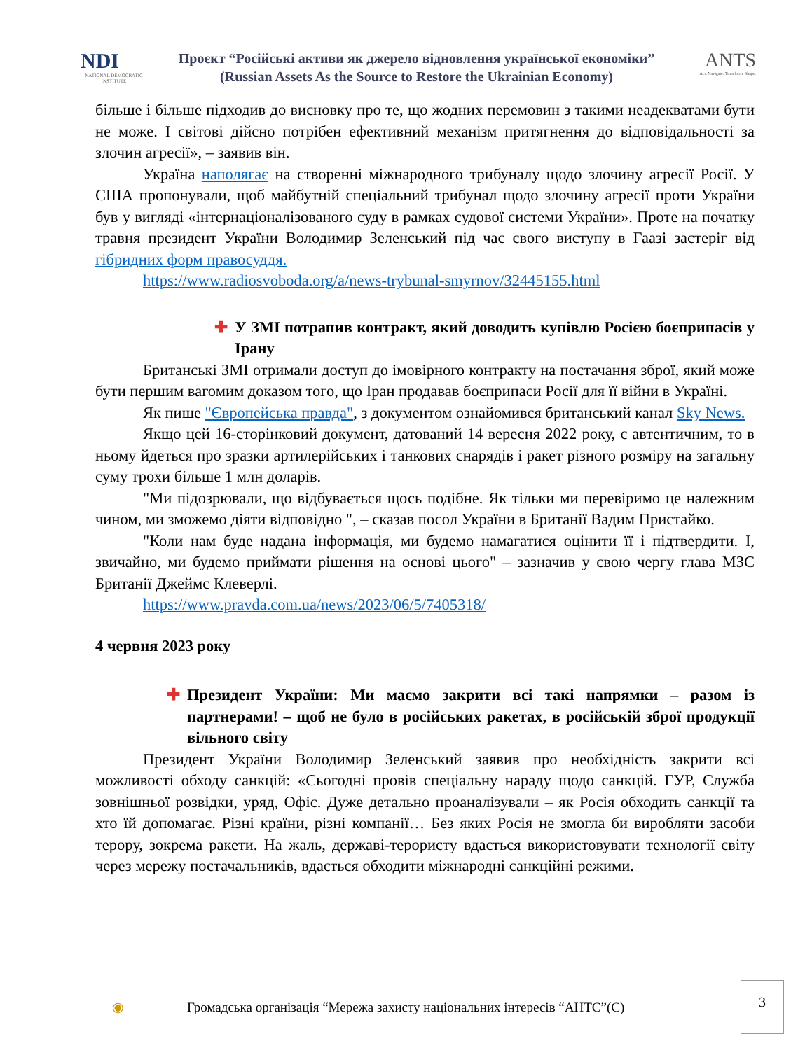NDI
NATIONAL DEMOCRATIC INSTITUTE
Проєкт “Російські активи як джерело відновлення української економіки”
(Russian Assets As the Source to Restore the Ukrainian Economy)
ANTS
Act. Navigate. Transform. Shape.
більше і більше підходив до висновку про те, що жодних перемовин з такими неадекватами бути не може. І світові дійсно потрібен ефективний механізм притягнення до відповідальності за злочин агресії», – заявив він.
Україна наполягає на створенні міжнародного трибуналу щодо злочину агресії Росії. У США пропонували, щоб майбутній спеціальний трибунал щодо злочину агресії проти України був у вигляді «інтернаціоналізованого суду в рамках судової системи України». Проте на початку травня президент України Володимир Зеленський під час свого виступу в Гаазі застеріг від гібридних форм правосуддя.
https://www.radiosvoboda.org/a/news-trybunal-smyrnov/32445155.html
✚ У ЗМІ потрапив контракт, який доводить купівлю Росією боєприпасів у Ірану
Британські ЗМІ отримали доступ до імовірного контракту на постачання зброї, який може бути першим вагомим доказом того, що Іран продавав боєприпаси Росії для її війни в Україні.
Як пише "Європейська правда", з документом ознайомився британський канал Sky News.
Якщо цей 16-сторінковий документ, датований 14 вересня 2022 року, є автентичним, то в ньому йдеться про зразки артилерійських і танкових снарядів і ракет різного розміру на загальну суму трохи більше 1 млн доларів.
"Ми підозрювали, що відбувається щось подібне. Як тільки ми перевіримо це належним чином, ми зможемо діяти відповідно ", – сказав посол України в Британії Вадим Пристайко.
"Коли нам буде надана інформація, ми будемо намагатися оцінити її і підтвердити. І, звичайно, ми будемо приймати рішення на основі цього" – зазначив у свою чергу глава МЗС Британії Джеймс Клеверлі.
https://www.pravda.com.ua/news/2023/06/5/7405318/
4 червня 2023 року
✚ Президент України: Ми маємо закрити всі такі напрямки – разом із партнерами! – щоб не було в російських ракетах, в російській зброї продукції вільного світу
Президент України Володимир Зеленський заявив про необхідність закрити всі можливості обходу санкцій: «Сьогодні провів спеціальну нараду щодо санкцій. ГУР, Служба зовнішньої розвідки, уряд, Офіс. Дуже детально проаналізували – як Росія обходить санкції та хто їй допомагає. Різні країни, різні компанії… Без яких Росія не змогла би виробляти засоби терору, зокрема ракети. На жаль, державі-терористу вдається використовувати технології світу через мережу постачальників, вдається обходити міжнародні санкційні режими.
◉ Громадська організація “Мережа захисту національних інтересів “АНТС”(С)
3